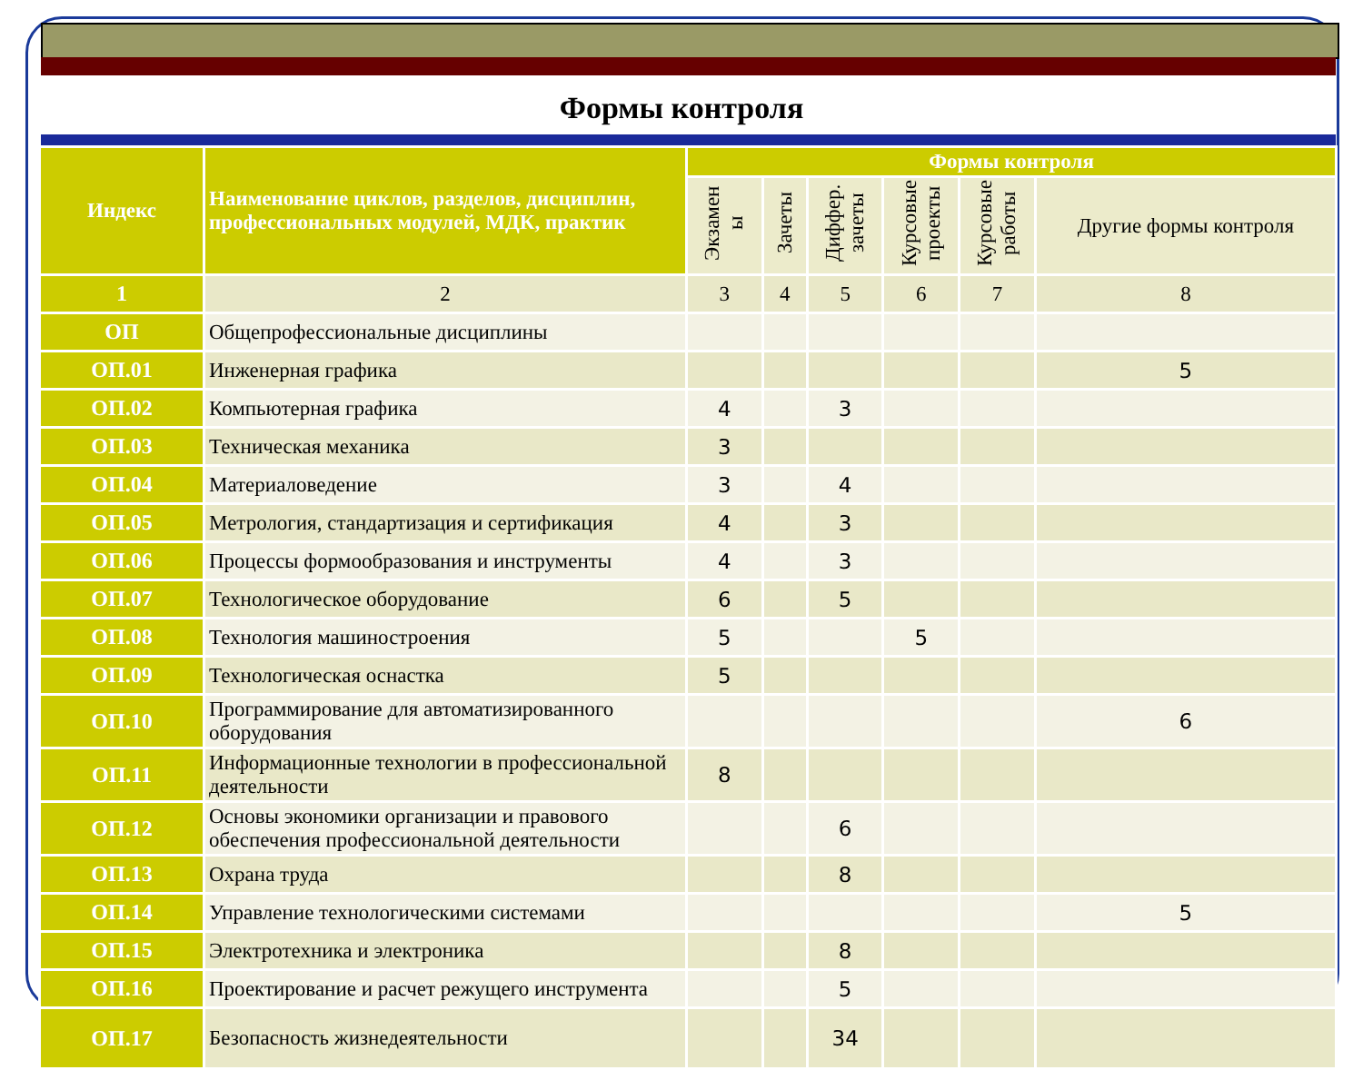Формы контроля
| Индекс | Наименование циклов, разделов, дисциплин, профессиональных модулей, МДК, практик | Формы контроля | | | | | |
| --- | --- | --- | --- | --- | --- | --- | --- |
| | | Экзамен ы | Зачеты | Диффер. зачеты | Курсовые проекты | Курсовые работы | Другие формы контроля |
| 1 | 2 | 3 | 4 | 5 | 6 | 7 | 8 |
| ОП | Общепрофессиональные дисциплины | | | | | | |
| ОП.01 | Инженерная графика | | | | | | 5 |
| ОП.02 | Компьютерная графика | 4 | | 3 | | | |
| ОП.03 | Техническая механика | 3 | | | | | |
| ОП.04 | Материаловедение | 3 | | 4 | | | |
| ОП.05 | Метрология, стандартизация и сертификация | 4 | | 3 | | | |
| ОП.06 | Процессы формообразования и инструменты | 4 | | 3 | | | |
| ОП.07 | Технологическое оборудование | 6 | | 5 | | | |
| ОП.08 | Технология машиностроения | 5 | | | 5 | | |
| ОП.09 | Технологическая оснастка | 5 | | | | | |
| ОП.10 | Программирование для автоматизированного оборудования | | | | | | 6 |
| ОП.11 | Информационные технологии в профессиональной деятельности | 8 | | | | | |
| ОП.12 | Основы экономики организации и правового обеспечения профессиональной деятельности | | | 6 | | | |
| ОП.13 | Охрана труда | | | 8 | | | |
| ОП.14 | Управление технологическими системами | | | | | | 5 |
| ОП.15 | Электротехника и электроника | | | 8 | | | |
| ОП.16 | Проектирование и расчет режущего инструмента | | | 5 | | | |
| ОП.17 | Безопасность жизнедеятельности | | | 34 | | | |